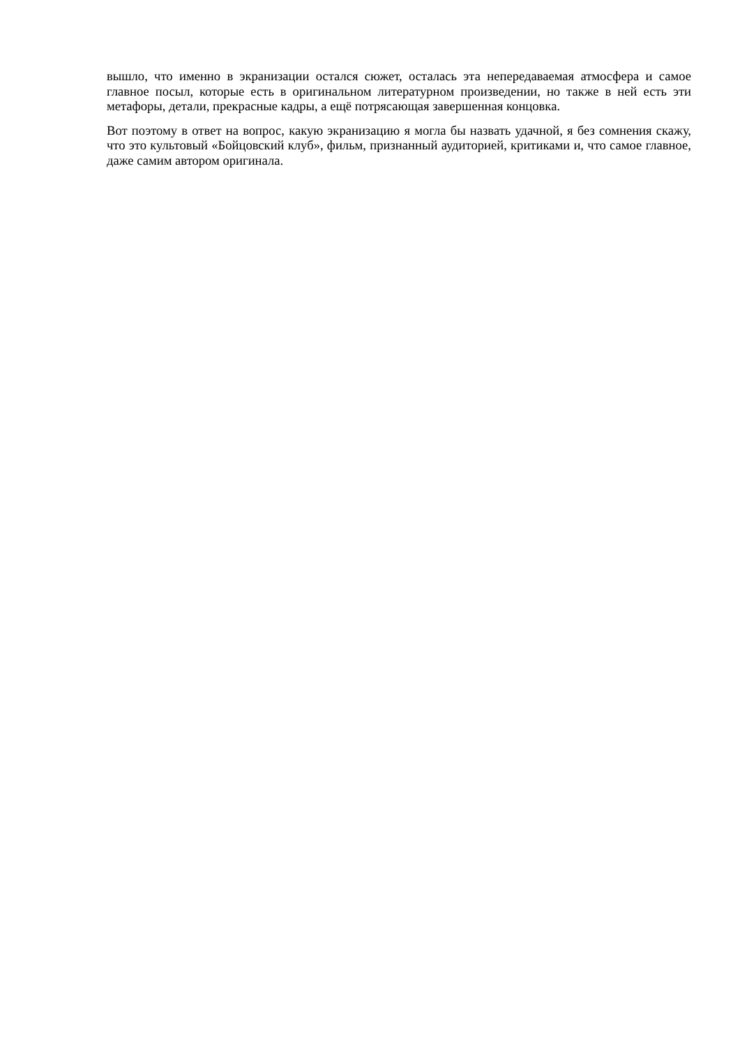вышло, что именно в экранизации остался сюжет, осталась эта непередаваемая атмосфера и самое главное посыл, которые есть в оригинальном литературном произведении, но также в ней есть эти метафоры, детали, прекрасные кадры, а ещё потрясающая завершенная концовка.
Вот поэтому в ответ на вопрос, какую экранизацию я могла бы назвать удачной, я без сомнения скажу, что это культовый «Бойцовский клуб», фильм, признанный аудиторией, критиками и, что самое главное, даже самим автором оригинала.